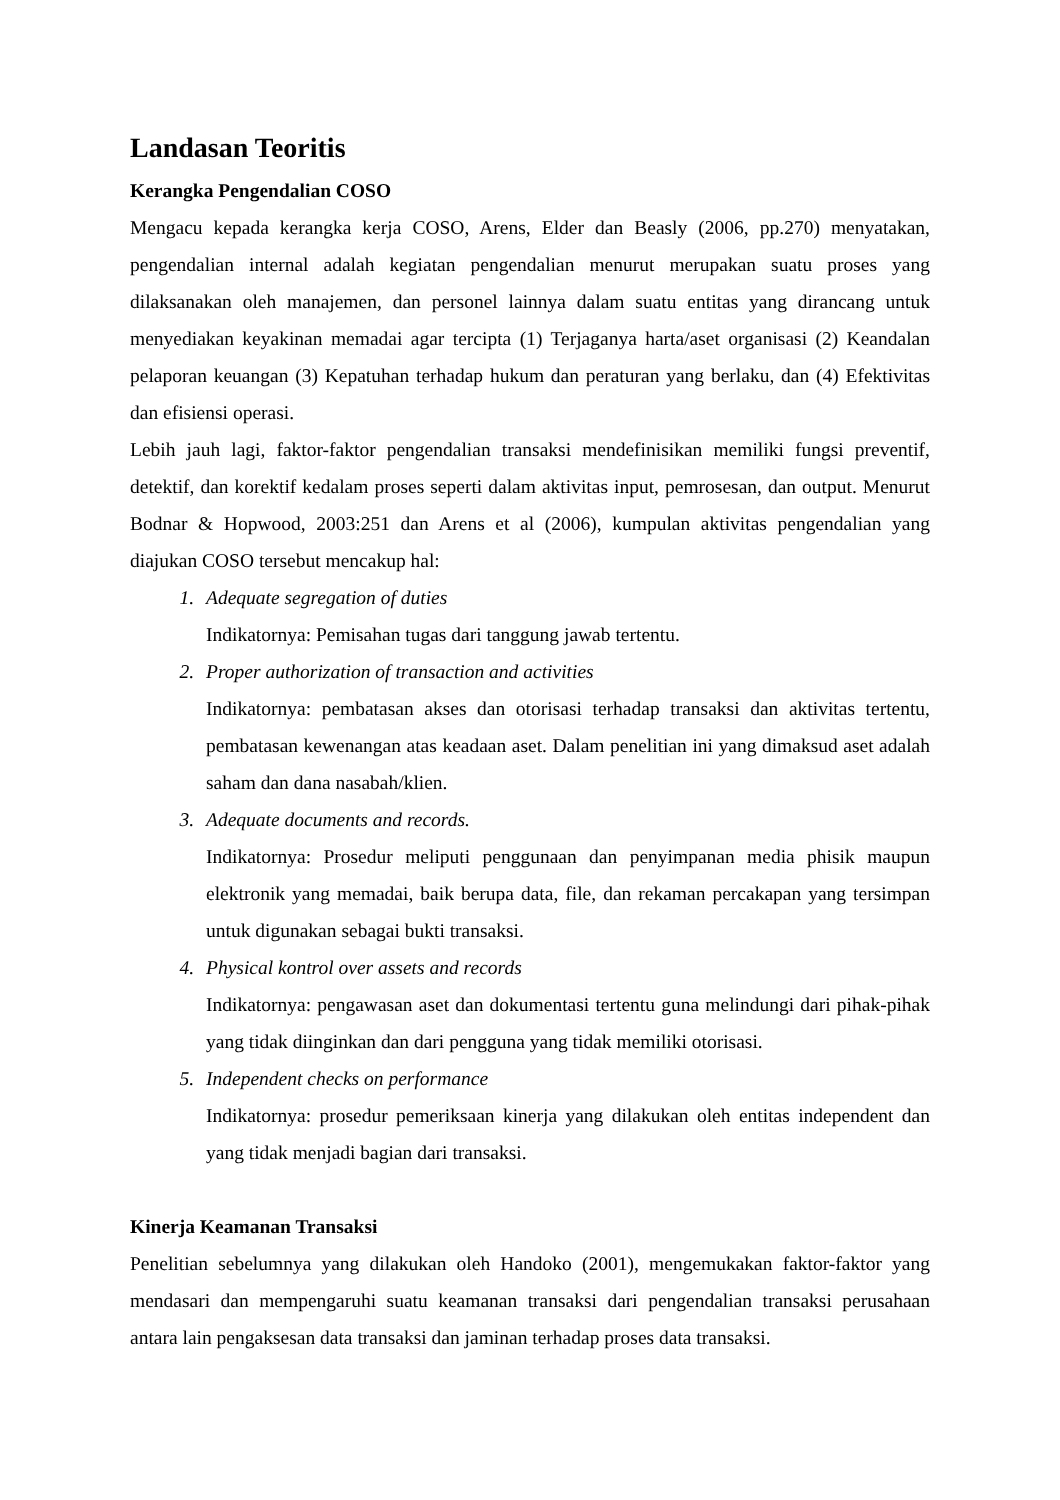Landasan Teoritis
Kerangka Pengendalian COSO
Mengacu kepada kerangka kerja COSO, Arens, Elder dan Beasly (2006, pp.270) menyatakan, pengendalian internal adalah kegiatan pengendalian menurut merupakan suatu proses yang dilaksanakan oleh manajemen, dan personel lainnya dalam suatu entitas yang dirancang untuk menyediakan keyakinan memadai agar tercipta (1) Terjaganya harta/aset organisasi (2) Keandalan pelaporan keuangan (3) Kepatuhan terhadap hukum dan peraturan yang berlaku, dan (4) Efektivitas dan efisiensi operasi.
Lebih jauh lagi, faktor-faktor pengendalian transaksi mendefinisikan memiliki fungsi preventif, detektif, dan korektif kedalam proses seperti dalam aktivitas input, pemrosesan, dan output. Menurut Bodnar & Hopwood, 2003:251 dan Arens et al (2006), kumpulan aktivitas pengendalian yang diajukan COSO tersebut mencakup hal:
1. Adequate segregation of duties
Indikatornya: Pemisahan tugas dari tanggung jawab tertentu.
2. Proper authorization of transaction and activities
Indikatornya: pembatasan akses dan otorisasi terhadap transaksi dan aktivitas tertentu, pembatasan kewenangan atas keadaan aset. Dalam penelitian ini yang dimaksud aset adalah saham dan dana nasabah/klien.
3. Adequate documents and records.
Indikatornya: Prosedur meliputi penggunaan dan penyimpanan media phisik maupun elektronik yang memadai, baik berupa data, file, dan rekaman percakapan yang tersimpan untuk digunakan sebagai bukti transaksi.
4. Physical kontrol over assets and records
Indikatornya: pengawasan aset dan dokumentasi tertentu guna melindungi dari pihak-pihak yang tidak diinginkan dan dari pengguna yang tidak memiliki otorisasi.
5. Independent checks on performance
Indikatornya: prosedur pemeriksaan kinerja yang dilakukan oleh entitas independent dan yang tidak menjadi bagian dari transaksi.
Kinerja Keamanan Transaksi
Penelitian sebelumnya yang dilakukan oleh Handoko (2001), mengemukakan faktor-faktor yang mendasari dan mempengaruhi suatu keamanan transaksi dari pengendalian transaksi perusahaan antara lain pengaksesan data transaksi dan jaminan terhadap proses data transaksi.